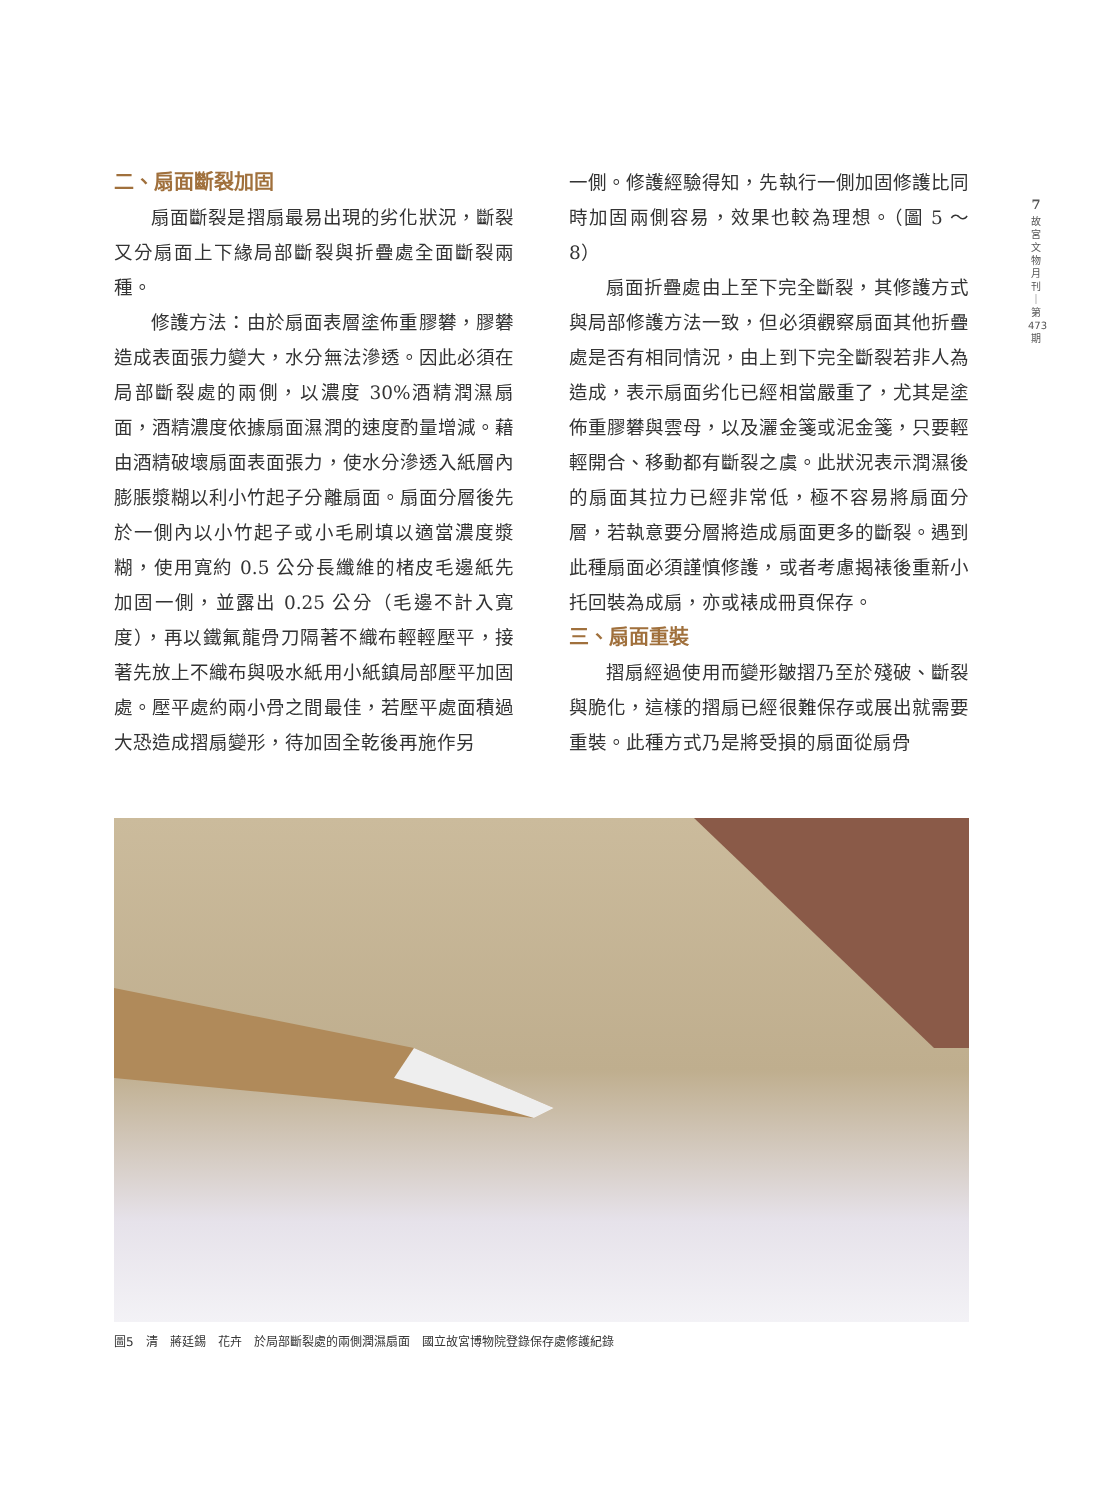二、扇面斷裂加固
扇面斷裂是摺扇最易出現的劣化狀況，斷裂又分扇面上下緣局部斷裂與折疊處全面斷裂兩種。
修護方法：由於扇面表層塗佈重膠礬，膠礬造成表面張力變大，水分無法滲透。因此必須在局部斷裂處的兩側，以濃度 30%酒精潤濕扇面，酒精濃度依據扇面濕潤的速度酌量增減。藉由酒精破壞扇面表面張力，使水分滲透入紙層內膨脹漿糊以利小竹起子分離扇面。扇面分層後先於一側內以小竹起子或小毛刷填以適當濃度漿糊，使用寬約 0.5 公分長纖維的楮皮毛邊紙先加固一側，並露出 0.25 公分（毛邊不計入寬度），再以鐵氟龍骨刀隔著不織布輕輕壓平，接著先放上不織布與吸水紙用小紙鎮局部壓平加固處。壓平處約兩小骨之間最佳，若壓平處面積過大恐造成摺扇變形，待加固全乾後再施作另
一側。修護經驗得知，先執行一側加固修護比同時加固兩側容易，效果也較為理想。（圖 5 ～ 8）
扇面折疊處由上至下完全斷裂，其修護方式與局部修護方法一致，但必須觀察扇面其他折疊處是否有相同情況，由上到下完全斷裂若非人為造成，表示扇面劣化已經相當嚴重了，尤其是塗佈重膠礬與雲母，以及灑金箋或泥金箋，只要輕輕開合、移動都有斷裂之虞。此狀況表示潤濕後的扇面其拉力已經非常低，極不容易將扇面分層，若執意要分層將造成扇面更多的斷裂。遇到此種扇面必須謹慎修護，或者考慮揭裱後重新小托回裝為成扇，亦或裱成冊頁保存。
三、扇面重裝
摺扇經過使用而變形皺摺乃至於殘破、斷裂與脆化，這樣的摺扇已經很難保存或展出就需要重裝。此種方式乃是將受損的扇面從扇骨
7
故
宮
文
物
月
刊
｜
第
473
期
圖5　清　蔣廷錫　花卉　於局部斷裂處的兩側潤濕扇面　國立故宮博物院登錄保存處修護紀錄